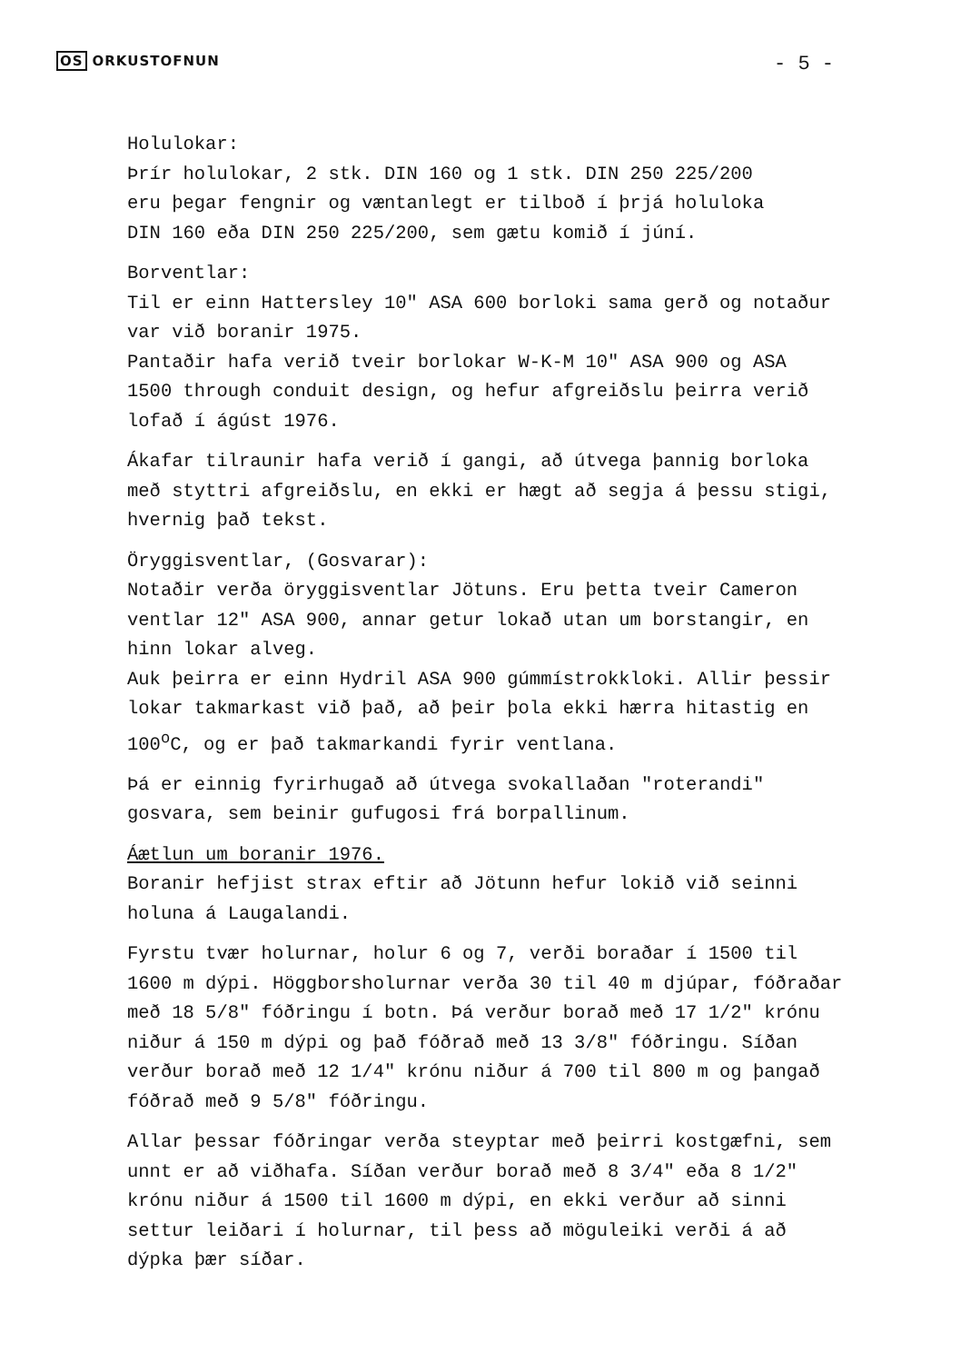OS ORKUSTOFNUN
- 5 -
Holulokar:
Þrír holulokar, 2 stk. DIN 160 og 1 stk. DIN 250 225/200
eru þegar fengnir og væntanlegt er tilboð í þrjá holuloka
DIN 160 eða DIN 250 225/200, sem gætu komið í júní.
Borventlar:
Til er einn Hattersley 10" ASA 600 borloki sama gerð og notaður
var við boranir 1975.
Pantaðir hafa verið tveir borlokar W-K-M 10" ASA 900 og ASA
1500 through conduit design, og hefur afgreiðslu þeirra verið
lofað í ágúst 1976.
Ákafar tilraunir hafa verið í gangi, að útvega þannig borloka
með styttri afgreiðslu, en ekki er hægt að segja á þessu stigi,
hvernig það tekst.
Öryggisventlar, (Gosvarar):
Notaðir verða öryggisventlar Jötuns. Eru þetta tveir Cameron
ventlar 12" ASA 900, annar getur lokað utan um borstangir, en
hinn lokar alveg.
Auk þeirra er einn Hydril ASA 900 gúmmístrokkloki. Allir þessir
lokar takmarkast við það, að þeir þola ekki hærra hitastig en
100<sup>o</sup>C, og er það takmarkandi fyrir ventlana.
Þá er einnig fyrirhugað að útvega svokallaðan "roterandi"
gosvara, sem beinir gufugosi frá borpallinum.
Áætlun um boranir 1976.
Boranir hefjist strax eftir að Jötunn hefur lokið við seinni
holuna á Laugalandi.
Fyrstu tvær holurnar, holur 6 og 7, verði boraðar í 1500 til
1600 m dýpi. Höggborsholurnar verða 30 til 40 m djúpar, fóðraðar
með 18 5/8" fóðringu í botn. Þá verður borað með 17 1/2" krónu
niður á 150 m dýpi og það fóðrað með 13 3/8" fóðringu. Síðan
verður borað með 12 1/4" krónu niður á 700 til 800 m og þangað
fóðrað með 9 5/8" fóðringu.
Allar þessar fóðringar verða steyptar með þeirri kostgæfni, sem
unnt er að viðhafa. Síðan verður borað með 8 3/4" eða 8 1/2"
krónu niður á 1500 til 1600 m dýpi, en ekki verður að sinni
settur leiðari í holurnar, til þess að möguleiki verði á að
dýpka þær síðar.